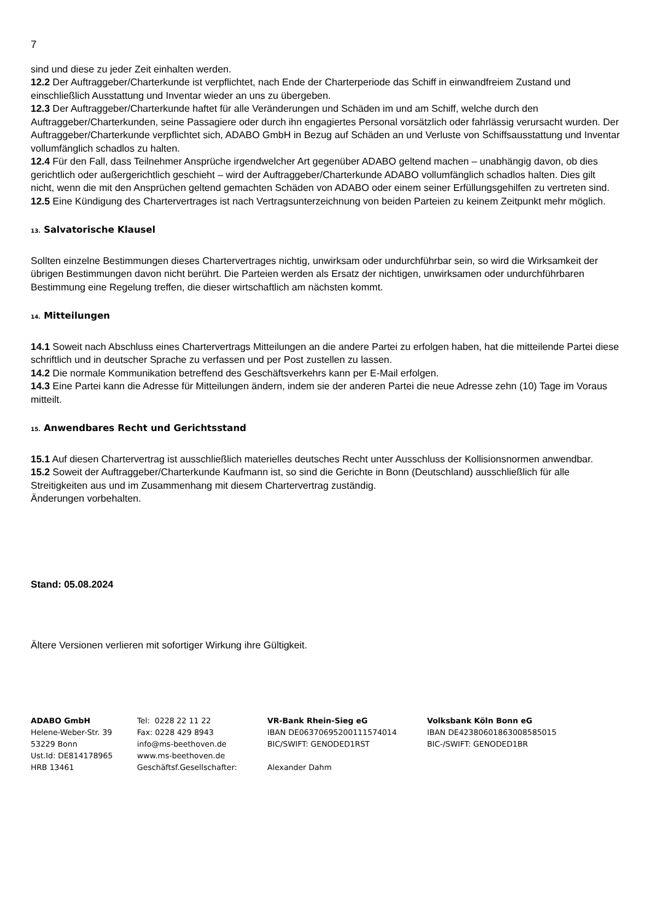7
sind und diese zu jeder Zeit einhalten werden.
12.2 Der Auftraggeber/Charterkunde ist verpflichtet, nach Ende der Charterperiode das Schiff in einwandfreiem Zustand und einschließlich Ausstattung und Inventar wieder an uns zu übergeben.
12.3 Der Auftraggeber/Charterkunde haftet für alle Veränderungen und Schäden im und am Schiff, welche durch den Auftraggeber/Charterkunden, seine Passagiere oder durch ihn engagiertes Personal vorsätzlich oder fahrlässig verursacht wurden. Der Auftraggeber/Charterkunde verpflichtet sich, ADABO GmbH in Bezug auf Schäden an und Verluste von Schiffsausstattung und Inventar vollumfänglich schadlos zu halten.
12.4 Für den Fall, dass Teilnehmer Ansprüche irgendwelcher Art gegenüber ADABO geltend machen – unabhängig davon, ob dies gerichtlich oder außergerichtlich geschieht – wird der Auftraggeber/Charterkunde ADABO vollumfänglich schadlos halten. Dies gilt nicht, wenn die mit den Ansprüchen geltend gemachten Schäden von ADABO oder einem seiner Erfüllungsgehilfen zu vertreten sind.
12.5 Eine Kündigung des Chartervertrages ist nach Vertragsunterzeichnung von beiden Parteien zu keinem Zeitpunkt mehr möglich.
13. Salvatorische Klausel
Sollten einzelne Bestimmungen dieses Chartervertrages nichtig, unwirksam oder undurchführbar sein, so wird die Wirksamkeit der übrigen Bestimmungen davon nicht berührt. Die Parteien werden als Ersatz der nichtigen, unwirksamen oder undurchführbaren Bestimmung eine Regelung treffen, die dieser wirtschaftlich am nächsten kommt.
14. Mitteilungen
14.1 Soweit nach Abschluss eines Chartervertrags Mitteilungen an die andere Partei zu erfolgen haben, hat die mitteilende Partei diese schriftlich und in deutscher Sprache zu verfassen und per Post zustellen zu lassen.
14.2 Die normale Kommunikation betreffend des Geschäftsverkehrs kann per E-Mail erfolgen.
14.3 Eine Partei kann die Adresse für Mitteilungen ändern, indem sie der anderen Partei die neue Adresse zehn (10) Tage im Voraus mitteilt.
15. Anwendbares Recht und Gerichtsstand
15.1 Auf diesen Chartervertrag ist ausschließlich materielles deutsches Recht unter Ausschluss der Kollisionsnormen anwendbar.
15.2 Soweit der Auftraggeber/Charterkunde Kaufmann ist, so sind die Gerichte in Bonn (Deutschland) ausschließlich für alle Streitigkeiten aus und im Zusammenhang mit diesem Chartervertrag zuständig.
Änderungen vorbehalten.
Stand: 05.08.2024
Ältere Versionen verlieren mit sofortiger Wirkung ihre Gültigkeit.
ADABO GmbH
Helene-Weber-Str. 39
53229 Bonn
Ust.Id: DE814178965
HRB 13461
Tel: 0228 22 11 22
Fax: 0228 429 8943
info@ms-beethoven.de
www.ms-beethoven.de
Geschäftsf.Gesellschafter:
VR-Bank Rhein-Sieg eG
IBAN DE06370695200111574014
BIC/SWIFT: GENODED1RST
Alexander Dahm
Volksbank Köln Bonn eG
IBAN DE42380601863008585015
BIC-/SWIFT: GENODED1BR